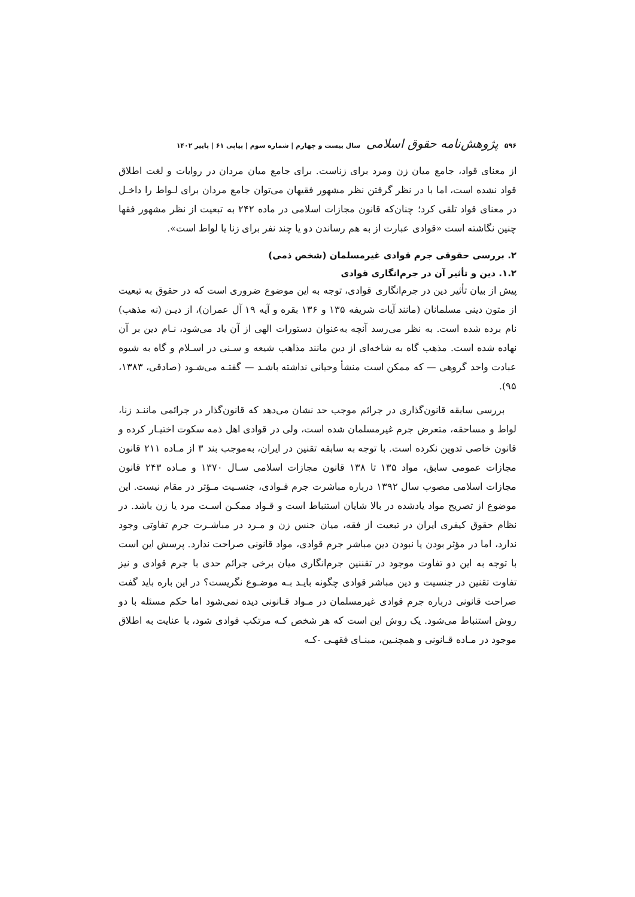۵۹۶ پژوهش‌نامه حقوق اسلامی سال بیست و چهارم | شماره سوم | پیاپی ۶۱ | پاییز ۱۴۰۲
از معنای قواد، جامع میان زن ومرد برای زناست. برای جامع میان مردان در روایات و لغت اطلاق قواد نشده است، اما با در نظر گرفتن نظر مشهور فقیهان می‌توان جامع مردان برای لـواط را داخـل در معنای قواد تلقی کرد؛ چنان‌که قانون مجازات اسلامی در ماده ۲۴۲ به تبعیت از نظر مشهور فقها چنین نگاشته است «قوادی عبارت از به هم رساندن دو یا چند نفر برای زنا یا لواط است».
۲. بررسی حقوقی جرم قوادی غیرمسلمان (شخص ذمی)
۱.۲. دین و تأثیر آن در جرم‌انگاری قوادی
پیش از بیان تأثیر دین در جرم‌انگاری قوادی، توجه به این موضوع ضروری است که در حقوق به تبعیت از متون دینی مسلمانان (مانند آیات شریفه ۱۳۵ و ۱۳۶ بقره و آیه ۱۹ آل عمران)، از دیـن (نه مذهب) نام برده شده است. به نظر می‌رسد آنچه به‌عنوان دستورات الهی از آن یاد می‌شود، نـام دین بر آن نهاده شده است. مذهب گاه به شاخه‌ای از دین مانند مذاهب شیعه و سـنی در اسـلام و گاه به شیوه عبادت واحد گروهی — که ممکن است منشأ وحیانی نداشته باشـد — گفتـه می‌شـود (صادقی، ۱۳۸۳، ۹۵).
بررسی سابقه قانون‌گذاری در جرائم موجب حد نشان می‌دهد که قانون‌گذار در جرائمی ماننـد زنا، لواط و مساحقه، متعرض جرم غیرمسلمان شده است، ولی در قوادی اهل ذمه سکوت اختیـار کرده و قانون خاصی تدوین نکرده است. با توجه به سابقه تقنین در ایران، به‌موجب بند ۳ از مـاده ۲۱۱ قانون مجازات عمومی سابق، مواد ۱۳۵ تا ۱۳۸ قانون مجازات اسلامی سـال ۱۳۷۰ و مـاده ۲۴۳ قانون مجازات اسلامی مصوب سال ۱۳۹۲ درباره مباشرت جرم قـوادی، جنسـیت مـؤثر در مقام نیست. این موضوع از تصریح مواد یادشده در بالا شایان استنباط است و قـواد ممکـن اسـت مرد یا زن باشد. در نظام حقوق کیفری ایران در تبعیت از فقه، میان جنس زن و مـرد در مباشـرت جرم تفاوتی وجود ندارد، اما در مؤثر بودن یا نبودن دین مباشر جرم قوادی، مواد قانونی صراحت ندارد. پرسش این است با توجه به این دو تفاوت موجود در تقننین جرم‌انگاری میان برخی جرائم حدی با جرم قوادی و نیز تفاوت تقنین در جنسیت و دین مباشر قوادی چگونه بایـد بـه موضـوع نگریست؟ در این باره باید گفت صراحت قانونی درباره جرم قوادی غیرمسلمان در مـواد قـانونی دیده نمی‌شود اما حکم مسئله با دو روش استنباط می‌شود. یک روش این است که هر شخص کـه مرتکب قوادی شود، با عنایت به اطلاق موجود در مـاده قـانونی و همچنـین، مبنـای فقهـی -کـه